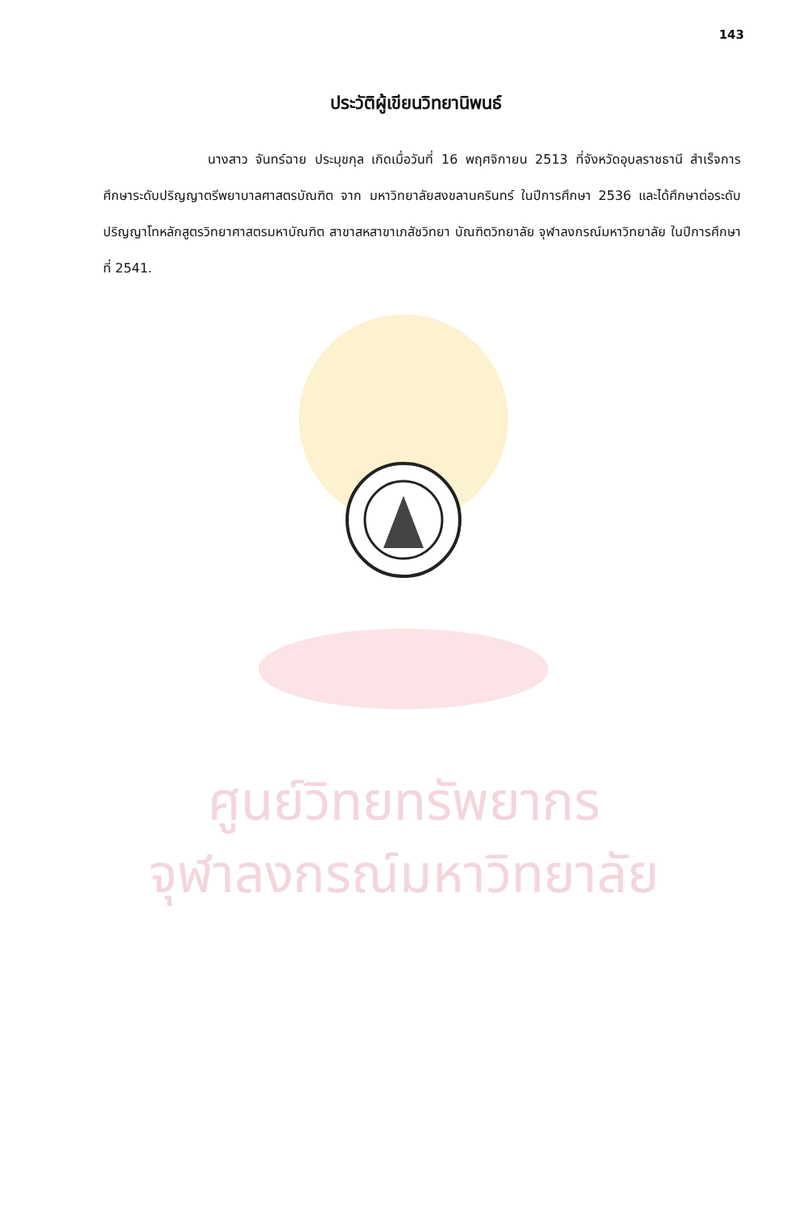ศูนย์วิทยทรัพยากร
จุฬาลงกรณ์มหาวิทยาลัย
143
ประวัติผู้เขียนวิทยานิพนธ์
นางสาว จันทร์ฉาย ประมุขกุล เกิดเมื่อวันที่ 16 พฤศจิกายน 2513 ที่จังหวัดอุบลราชธานี สำเร็จการศึกษาระดับปริญญาตรีพยาบาลศาสตรบัณฑิต จาก มหาวิทยาลัยสงขลานครินทร์ ในปีการศึกษา 2536 และได้ศึกษาต่อระดับปริญญาโทหลักสูตรวิทยาศาสตรมหาบัณฑิต สาขาสหสาขาเภสัชวิทยา บัณฑิตวิทยาลัย จุฬาลงกรณ์มหาวิทยาลัย ในปีการศึกษาที่ 2541.